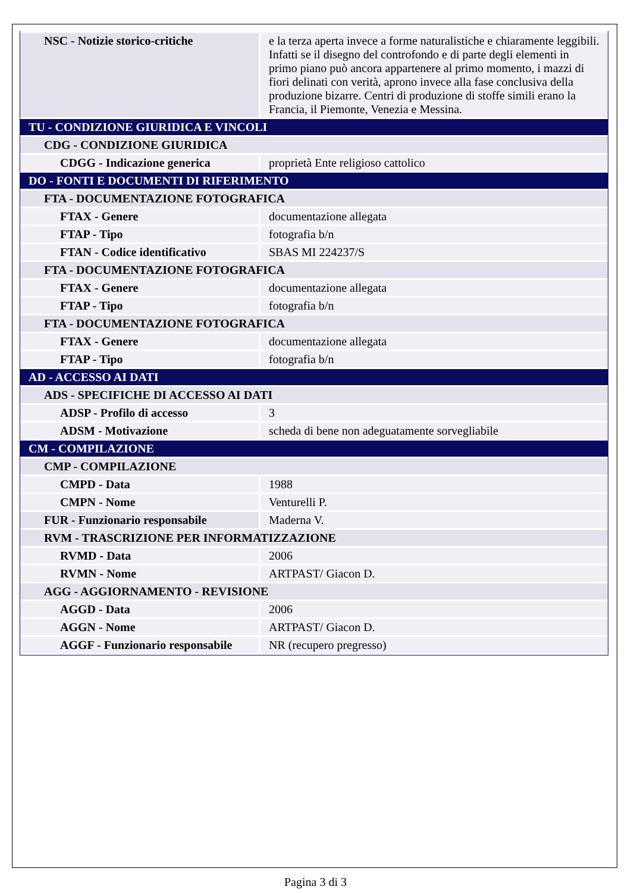| NSC - Notizie storico-critiche | e la terza aperta invece a forme naturalistiche e chiaramente leggibili. Infatti se il disegno del controfondo e di parte degli elementi in primo piano può ancora appartenere al primo momento, i mazzi di fiori delinati con verità, aprono invece alla fase conclusiva della produzione bizarre. Centri di produzione di stoffe simili erano la Francia, il Piemonte, Venezia e Messina. |
| TU - CONDIZIONE GIURIDICA E VINCOLI | |
| CDG - CONDIZIONE GIURIDICA | |
| CDGG - Indicazione generica | proprietà Ente religioso cattolico |
| DO - FONTI E DOCUMENTI DI RIFERIMENTO | |
| FTA - DOCUMENTAZIONE FOTOGRAFICA | |
| FTAX - Genere | documentazione allegata |
| FTAP - Tipo | fotografia b/n |
| FTAN - Codice identificativo | SBAS MI 224237/S |
| FTA - DOCUMENTAZIONE FOTOGRAFICA | |
| FTAX - Genere | documentazione allegata |
| FTAP - Tipo | fotografia b/n |
| FTA - DOCUMENTAZIONE FOTOGRAFICA | |
| FTAX - Genere | documentazione allegata |
| FTAP - Tipo | fotografia b/n |
| AD - ACCESSO AI DATI | |
| ADS - SPECIFICHE DI ACCESSO AI DATI | |
| ADSP - Profilo di accesso | 3 |
| ADSM - Motivazione | scheda di bene non adeguatamente sorvegliabile |
| CM - COMPILAZIONE | |
| CMP - COMPILAZIONE | |
| CMPD - Data | 1988 |
| CMPN - Nome | Venturelli P. |
| FUR - Funzionario responsabile | Maderna V. |
| RVM - TRASCRIZIONE PER INFORMATIZZAZIONE | |
| RVMD - Data | 2006 |
| RVMN - Nome | ARTPAST/ Giacon D. |
| AGG - AGGIORNAMENTO - REVISIONE | |
| AGGD - Data | 2006 |
| AGGN - Nome | ARTPAST/ Giacon D. |
| AGGF - Funzionario responsabile | NR (recupero pregresso) |
Pagina 3 di 3